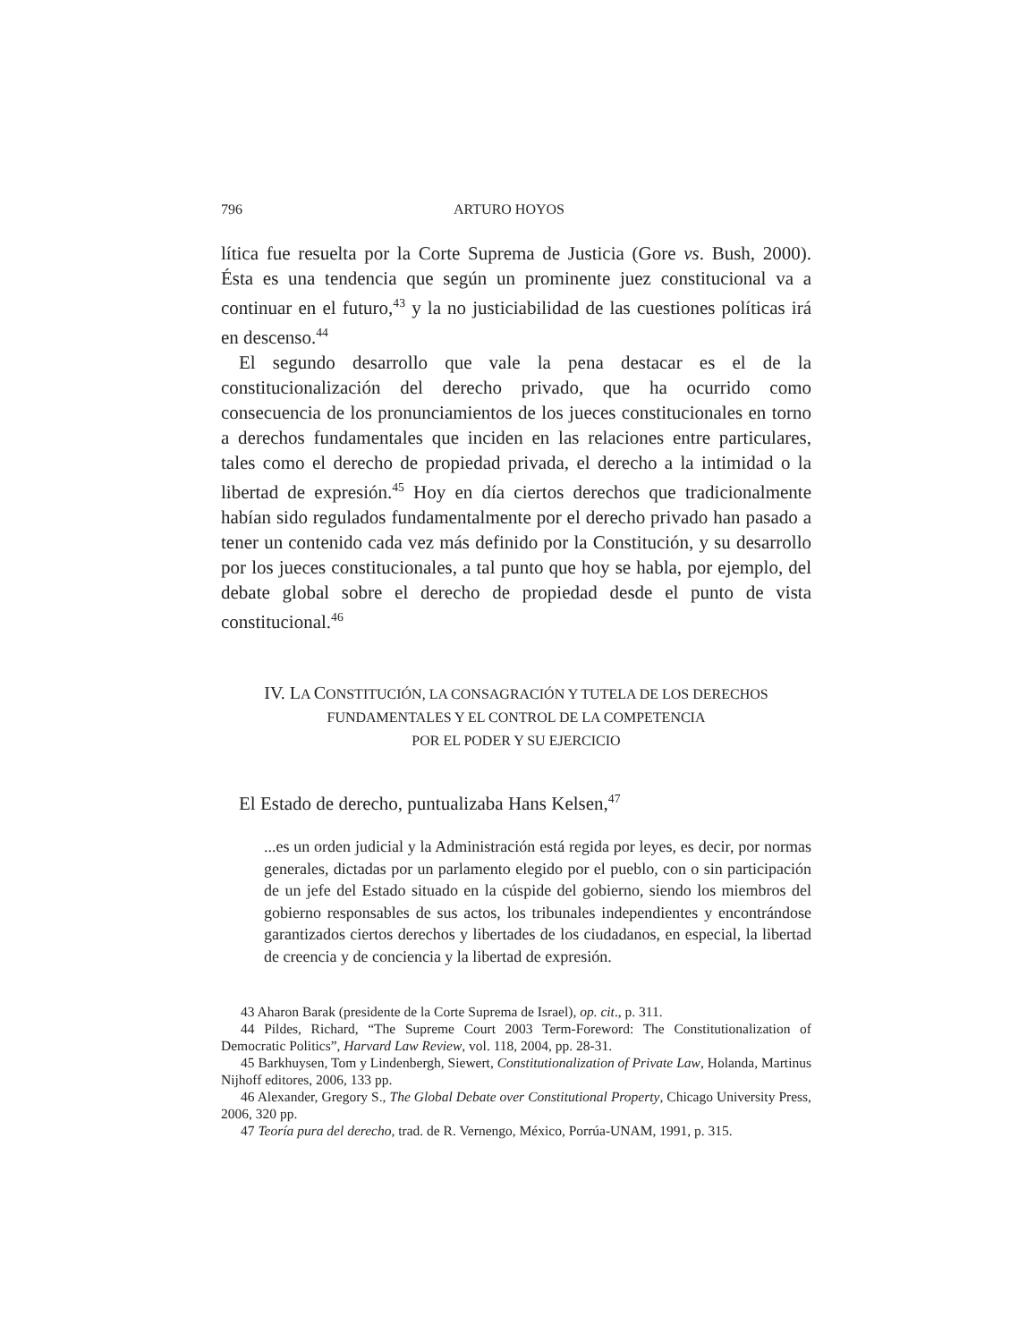796 ARTURO HOYOS
lítica fue resuelta por la Corte Suprema de Justicia (Gore vs. Bush, 2000). Ésta es una tendencia que según un prominente juez constitucional va a continuar en el futuro,<sup>43</sup> y la no justiciabilidad de las cuestiones políticas irá en descenso.<sup>44</sup>
El segundo desarrollo que vale la pena destacar es el de la constitucionalización del derecho privado, que ha ocurrido como consecuencia de los pronunciamientos de los jueces constitucionales en torno a derechos fundamentales que inciden en las relaciones entre particulares, tales como el derecho de propiedad privada, el derecho a la intimidad o la libertad de expresión.<sup>45</sup> Hoy en día ciertos derechos que tradicionalmente habían sido regulados fundamentalmente por el derecho privado han pasado a tener un contenido cada vez más definido por la Constitución, y su desarrollo por los jueces constitucionales, a tal punto que hoy se habla, por ejemplo, del debate global sobre el derecho de propiedad desde el punto de vista constitucional.<sup>46</sup>
IV. LA CONSTITUCIÓN, LA CONSAGRACIÓN Y TUTELA DE LOS DERECHOS
FUNDAMENTALES Y EL CONTROL DE LA COMPETENCIA
POR EL PODER Y SU EJERCICIO
El Estado de derecho, puntualizaba Hans Kelsen,<sup>47</sup>
...es un orden judicial y la Administración está regida por leyes, es decir, por normas generales, dictadas por un parlamento elegido por el pueblo, con o sin participación de un jefe del Estado situado en la cúspide del gobierno, siendo los miembros del gobierno responsables de sus actos, los tribunales independientes y encontrándose garantizados ciertos derechos y libertades de los ciudadanos, en especial, la libertad de creencia y de conciencia y la libertad de expresión.
43 Aharon Barak (presidente de la Corte Suprema de Israel), op. cit., p. 311.
44 Pildes, Richard, “The Supreme Court 2003 Term-Foreword: The Constitutionalization of Democratic Politics”, Harvard Law Review, vol. 118, 2004, pp. 28-31.
45 Barkhuysen, Tom y Lindenbergh, Siewert, Constitutionalization of Private Law, Holanda, Martinus Nijhoff editores, 2006, 133 pp.
46 Alexander, Gregory S., The Global Debate over Constitutional Property, Chicago University Press, 2006, 320 pp.
47 Teoría pura del derecho, trad. de R. Vernengo, México, Porrúa-UNAM, 1991, p. 315.